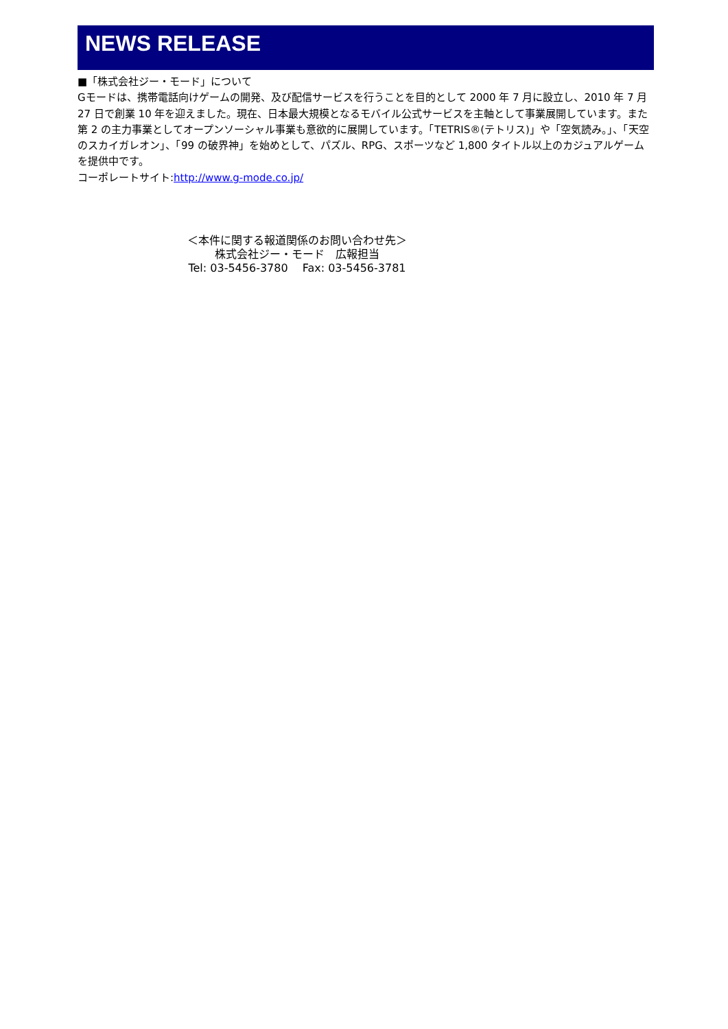NEWS RELEASE
■「株式会社ジー・モード」について
Gモードは、携帯電話向けゲームの開発、及び配信サービスを行うことを目的として 2000 年 7 月に設立し、2010 年 7 月 27 日で創業 10 年を迎えました。現在、日本最大規模となるモバイル公式サービスを主軸として事業展開しています。また第 2 の主力事業としてオープンソーシャル事業も意欲的に展開しています。「TETRIS®(テトリス)」や「空気読み。」、「天空のスカイガレオン」、「99 の破界神」を始めとして、パズル、RPG、スポーツなど 1,800 タイトル以上のカジュアルゲームを提供中です。
コーポレートサイト:http://www.g-mode.co.jp/
＜本件に関する報道関係のお問い合わせ先＞
株式会社ジー・モード　広報担当
Tel: 03-5456-3780　 Fax: 03-5456-3781